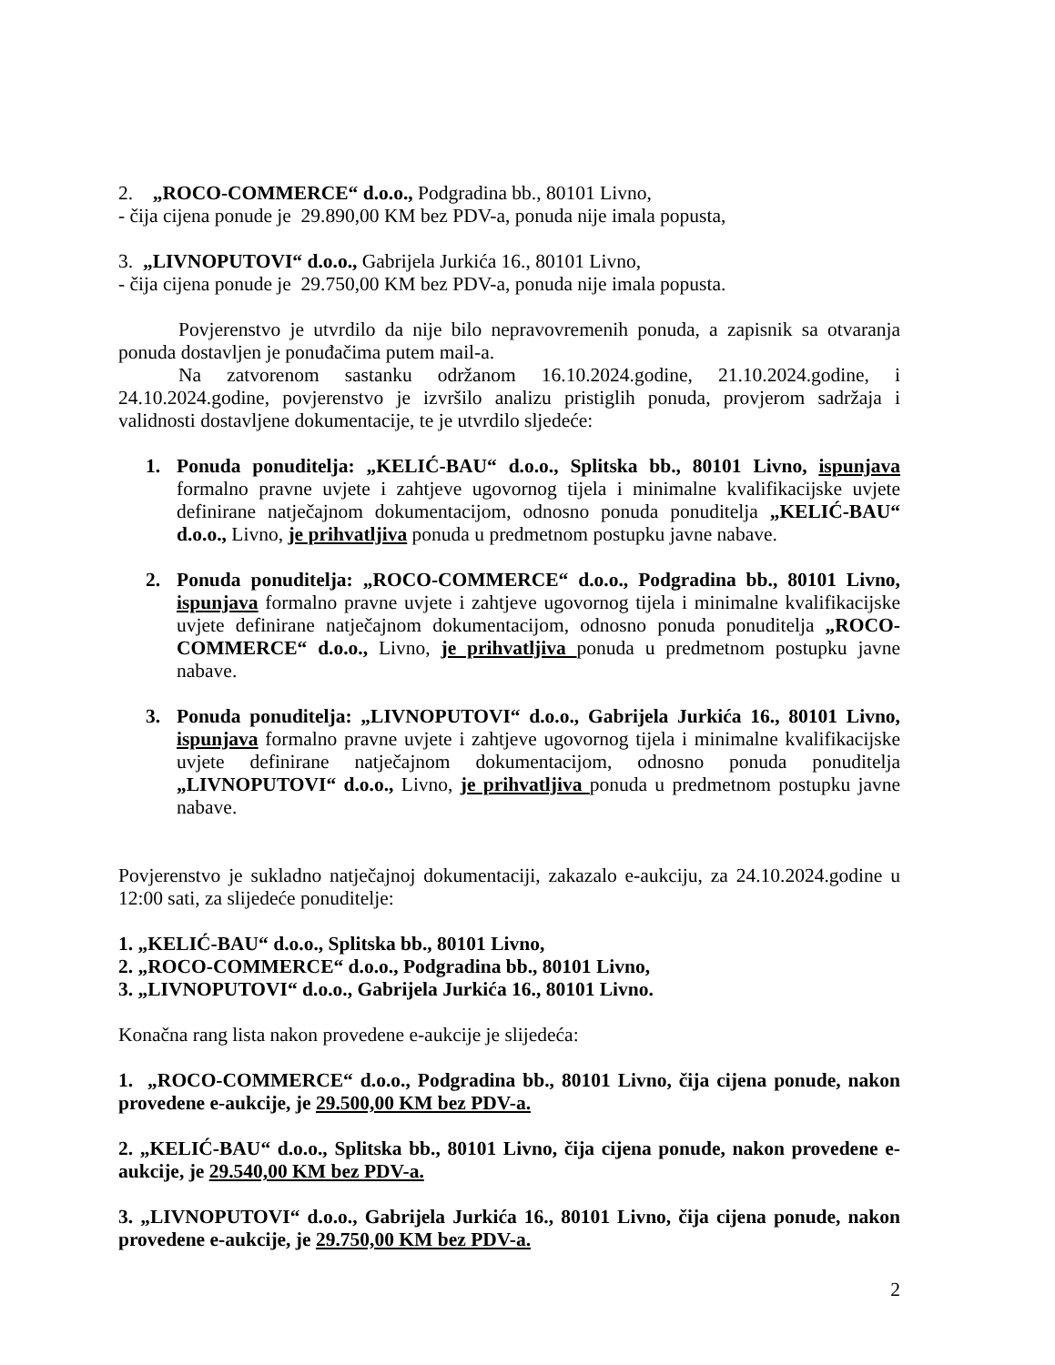2. „ROCO-COMMERCE“ d.o.o., Podgradina bb., 80101 Livno,
- čija cijena ponude je 29.890,00 KM bez PDV-a, ponuda nije imala popusta,
3. „LIVNOPUTOVI“ d.o.o., Gabrijela Jurkića 16., 80101 Livno,
- čija cijena ponude je 29.750,00 KM bez PDV-a, ponuda nije imala popusta.
Povjerenstvo je utvrdilo da nije bilo nepravovremenih ponuda, a zapisnik sa otvaranja ponuda dostavljen je ponuđačima putem mail-a.
Na zatvorenom sastanku održanom 16.10.2024.godine, 21.10.2024.godine, i 24.10.2024.godine, povjerenstvo je izvršilo analizu pristiglih ponuda, provjerom sadržaja i validnosti dostavljene dokumentacije, te je utvrdilo sljedeće:
1. Ponuda ponuditelja: „KELIĆ-BAU“ d.o.o., Splitska bb., 80101 Livno, ispunjava formalno pravne uvjete i zahtjeve ugovornog tijela i minimalne kvalifikacijske uvjete definirane natječajnom dokumentacijom, odnosno ponuda ponuditelja „KELIĆ-BAU“ d.o.o., Livno, je prihvatljiva ponuda u predmetnom postupku javne nabave.
2. Ponuda ponuditelja: „ROCO-COMMERCE“ d.o.o., Podgradina bb., 80101 Livno, ispunjava formalno pravne uvjete i zahtjeve ugovornog tijela i minimalne kvalifikacijske uvjete definirane natječajnom dokumentacijom, odnosno ponuda ponuditelja „ROCO-COMMERCE“ d.o.o., Livno, je prihvatljiva ponuda u predmetnom postupku javne nabave.
3. Ponuda ponuditelja: „LIVNOPUTOVI“ d.o.o., Gabrijela Jurkića 16., 80101 Livno, ispunjava formalno pravne uvjete i zahtjeve ugovornog tijela i minimalne kvalifikacijske uvjete definirane natječajnom dokumentacijom, odnosno ponuda ponuditelja „LIVNOPUTOVI“ d.o.o., Livno, je prihvatljiva ponuda u predmetnom postupku javne nabave.
Povjerenstvo je sukladno natječajnoj dokumentaciji, zakazalo e-aukciju, za 24.10.2024.godine u 12:00 sati, za slijedeće ponuditelje:
1. „KELIĆ-BAU“ d.o.o., Splitska bb., 80101 Livno,
2. „ROCO-COMMERCE“ d.o.o., Podgradina bb., 80101 Livno,
3. „LIVNOPUTOVI“ d.o.o., Gabrijela Jurkića 16., 80101 Livno.
Konačna rang lista nakon provedene e-aukcije je slijedeća:
1. „ROCO-COMMERCE“ d.o.o., Podgradina bb., 80101 Livno, čija cijena ponude, nakon provedene e-aukcije, je 29.500,00 KM bez PDV-a.
2. „KELIĆ-BAU“ d.o.o., Splitska bb., 80101 Livno, čija cijena ponude, nakon provedene e-aukcije, je 29.540,00 KM bez PDV-a.
3. „LIVNOPUTOVI“ d.o.o., Gabrijela Jurkića 16., 80101 Livno, čija cijena ponude, nakon provedene e-aukcije, je 29.750,00 KM bez PDV-a.
2